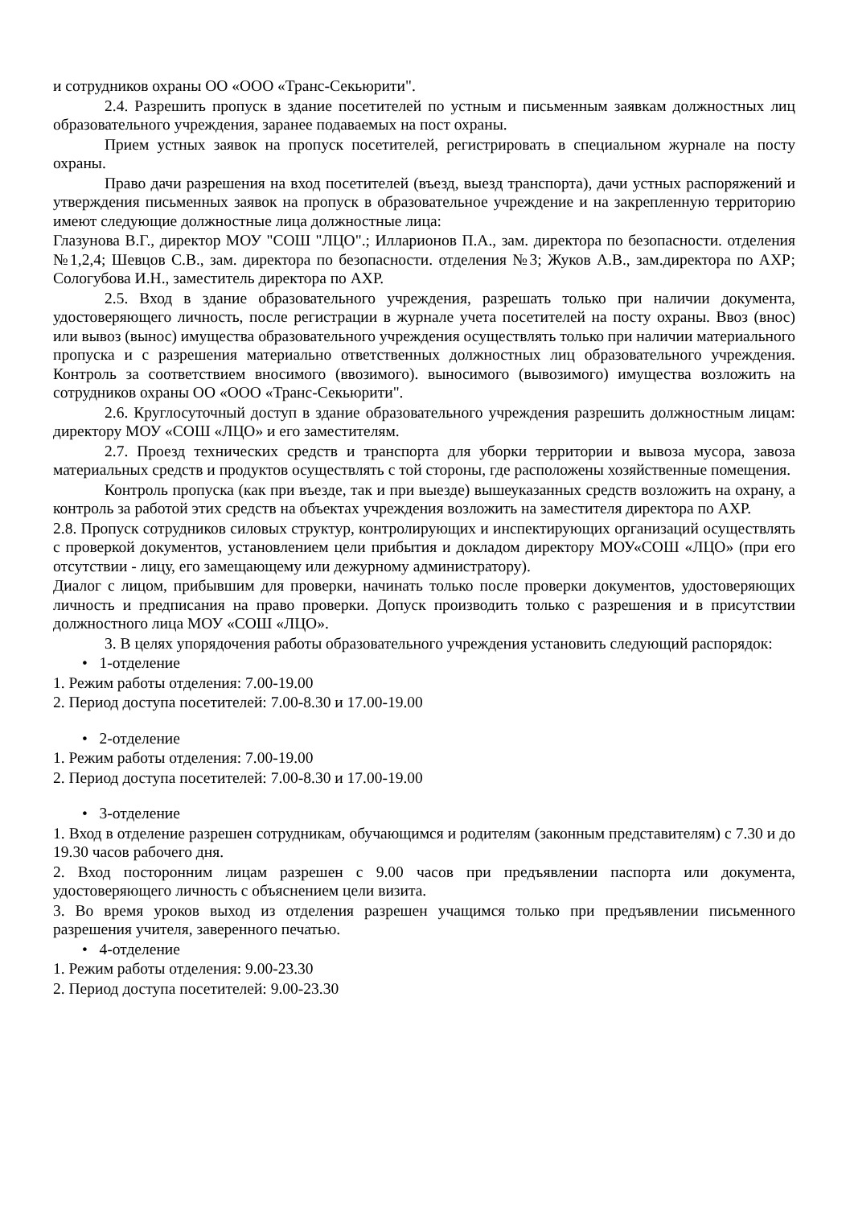и сотрудников охраны ОО «ООО «Транс-Секьюрити".
2.4. Разрешить пропуск в здание посетителей по устным и письменным заявкам должностных лиц образовательного учреждения, заранее подаваемых на пост охраны.
Прием устных заявок на пропуск посетителей, регистрировать в специальном журнале на посту охраны.
Право дачи разрешения на вход посетителей (въезд, выезд транспорта), дачи устных распоряжений и утверждения письменных заявок на пропуск в образовательное учреждение и на закрепленную территорию имеют следующие должностные лица должностные лица:
Глазунова В.Г., директор МОУ "СОШ "ЛЦО".; Илларионов П.А., зам. директора по безопасности. отделения №1,2,4; Шевцов С.В., зам. директора по безопасности. отделения №3; Жуков А.В., зам.директора по АХР; Сологубова И.Н., заместитель директора по АХР.
2.5. Вход в здание образовательного учреждения, разрешать только при наличии документа, удостоверяющего личность, после регистрации в журнале учета посетителей на посту охраны. Ввоз (внос) или вывоз (вынос) имущества образовательного учреждения осуществлять только при наличии материального пропуска и с разрешения материально ответственных должностных лиц образовательного учреждения. Контроль за соответствием вносимого (ввозимого). выносимого (вывозимого) имущества возложить на сотрудников охраны ОО «ООО «Транс-Секьюрити".
2.6. Круглосуточный доступ в здание образовательного учреждения разрешить должностным лицам: директору МОУ «СОШ «ЛЦО» и его заместителям.
2.7. Проезд технических средств и транспорта для уборки территории и вывоза мусора, завоза материальных средств и продуктов осуществлять с той стороны, где расположены хозяйственные помещения.
Контроль пропуска (как при въезде, так и при выезде) вышеуказанных средств возложить на охрану, а контроль за работой этих средств на объектах учреждения возложить на заместителя директора по АХР.
2.8. Пропуск сотрудников силовых структур, контролирующих и инспектирующих организаций осуществлять с проверкой документов, установлением цели прибытия и докладом директору МОУ«СОШ «ЛЦО» (при его отсутствии - лицу, его замещающему или дежурному администратору).
Диалог с лицом, прибывшим для проверки, начинать только после проверки документов, удостоверяющих личность и предписания на право проверки. Допуск производить только с разрешения и в присутствии должностного лица МОУ «СОШ «ЛЦО».
3. В целях упорядочения работы образовательного учреждения установить следующий распорядок:
• 1-отделение
1. Режим работы отделения: 7.00-19.00
2. Период доступа посетителей: 7.00-8.30 и 17.00-19.00
• 2-отделение
1. Режим работы отделения: 7.00-19.00
2. Период доступа посетителей: 7.00-8.30 и 17.00-19.00
• 3-отделение
1. Вход в отделение разрешен сотрудникам, обучающимся и родителям (законным представителям) с 7.30 и до 19.30 часов рабочего дня.
2. Вход посторонним лицам разрешен с 9.00 часов при предъявлении паспорта или документа, удостоверяющего личность с объяснением цели визита.
3. Во время уроков выход из отделения разрешен учащимся только при предъявлении письменного разрешения учителя, заверенного печатью.
• 4-отделение
1. Режим работы отделения: 9.00-23.30
2. Период доступа посетителей: 9.00-23.30